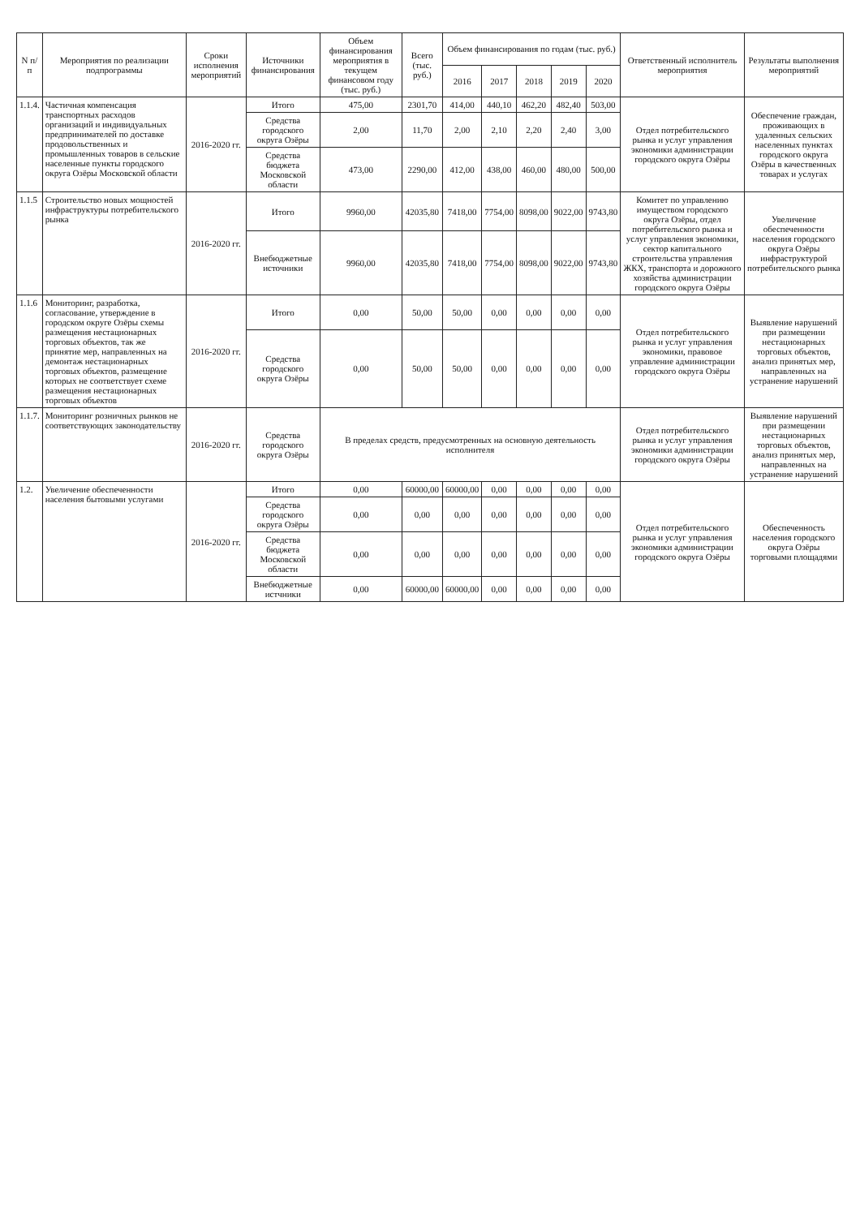| N п/п | Мероприятия по реализации подпрограммы | Сроки исполнения мероприятий | Источники финансирования | Объем финансирования мероприятия в текущем финансовом году (тыс. руб.) | Всего (тыс. руб.) | Объем финансирования по годам (тыс. руб.) | | | | | Ответственный исполнитель мероприятия | Результаты выполнения мероприятий |
| --- | --- | --- | --- | --- | --- | --- | --- | --- | --- | --- | --- | --- |
| | | | | | | 2016 | 2017 | 2018 | 2019 | 2020 | | |
| 1.1.4. | Частичная компенсация транспортных расходов организаций и индивидуальных предпринимателей по доставке продовольственных и промышленных товаров в сельские населенные пункты городского округа Озёры Московской области | 2016-2020 гг. | Итого | 475,00 | 2301,70 | 414,00 | 440,10 | 462,20 | 482,40 | 503,00 | Отдел потребительского рынка и услуг управления экономики администрации городского округа Озёры | Обеспечение граждан, проживающих в удаленных сельских населенных пунктах городского округа Озёры в качественных товарах и услугах |
| | | | Средства городского округа Озёры | 2,00 | 11,70 | 2,00 | 2,10 | 2,20 | 2,40 | 3,00 | | |
| | | | Средства бюджета Московской области | 473,00 | 2290,00 | 412,00 | 438,00 | 460,00 | 480,00 | 500,00 | | |
| 1.1.5 | Строительство новых мощностей инфраструктуры потребительского рынка | 2016-2020 гг. | Итого | 9960,00 | 42035,80 | 7418,00 | 7754,00 | 8098,00 | 9022,00 | 9743,80 | Комитет по управлению имуществом городского округа Озёры, отдел потребительского рынка и услуг управления экономики, сектор капитального строительства управления ЖКХ, транспорта и дорожного хозяйства администрации городского округа Озёры | Увеличение обеспеченности населения городского округа Озёры инфраструктурой потребительского рынка |
| | | | Внебюджетные источники | 9960,00 | 42035,80 | 7418,00 | 7754,00 | 8098,00 | 9022,00 | 9743,80 | | |
| 1.1.6 | Мониторинг, разработка, согласование, утверждение в городском округе Озёры схемы размещения нестационарных торговых объектов, так же принятие мер, направленных на демонтаж нестационарных торговых объектов, размещение которых не соответствует схеме размещения нестационарных торговых объектов | 2016-2020 гг. | Итого | 0,00 | 50,00 | 50,00 | 0,00 | 0,00 | 0,00 | 0,00 | Отдел потребительского рынка и услуг управления экономики, правовое управление администрации городского округа Озёры | Выявление нарушений при размещении нестационарных торговых объектов, анализ принятых мер, направленных на устранение нарушений |
| | | | Средства городского округа Озёры | 0,00 | 50,00 | 50,00 | 0,00 | 0,00 | 0,00 | 0,00 | | |
| 1.1.7. | Мониторинг розничных рынков не соответствующих законодательству | 2016-2020 гг. | Средства городского округа Озёры | В пределах средств, предусмотренных на основную деятельность исполнителя | | | | | | | Отдел потребительского рынка и услуг управления экономики администрации городского округа Озёры | Выявление нарушений при размещении нестационарных торговых объектов, анализ принятых мер, направленных на устранение нарушений |
| 1.2. | Увеличение обеспеченности населения бытовыми услугами | 2016-2020 гг. | Итого | 0,00 | 60000,00 | 60000,00 | 0,00 | 0,00 | 0,00 | 0,00 | Отдел потребительского рынка и услуг управления экономики администрации городского округа Озёры | Обеспеченность населения городского округа Озёры торговыми площадями |
| | | | Средства городского округа Озёры | 0,00 | 0,00 | 0,00 | 0,00 | 0,00 | 0,00 | 0,00 | | |
| | | | Средства бюджета Московской области | 0,00 | 0,00 | 0,00 | 0,00 | 0,00 | 0,00 | 0,00 | | |
| | | | Внебюджетные истчники | 0,00 | 60000,00 | 60000,00 | 0,00 | 0,00 | 0,00 | 0,00 | | |